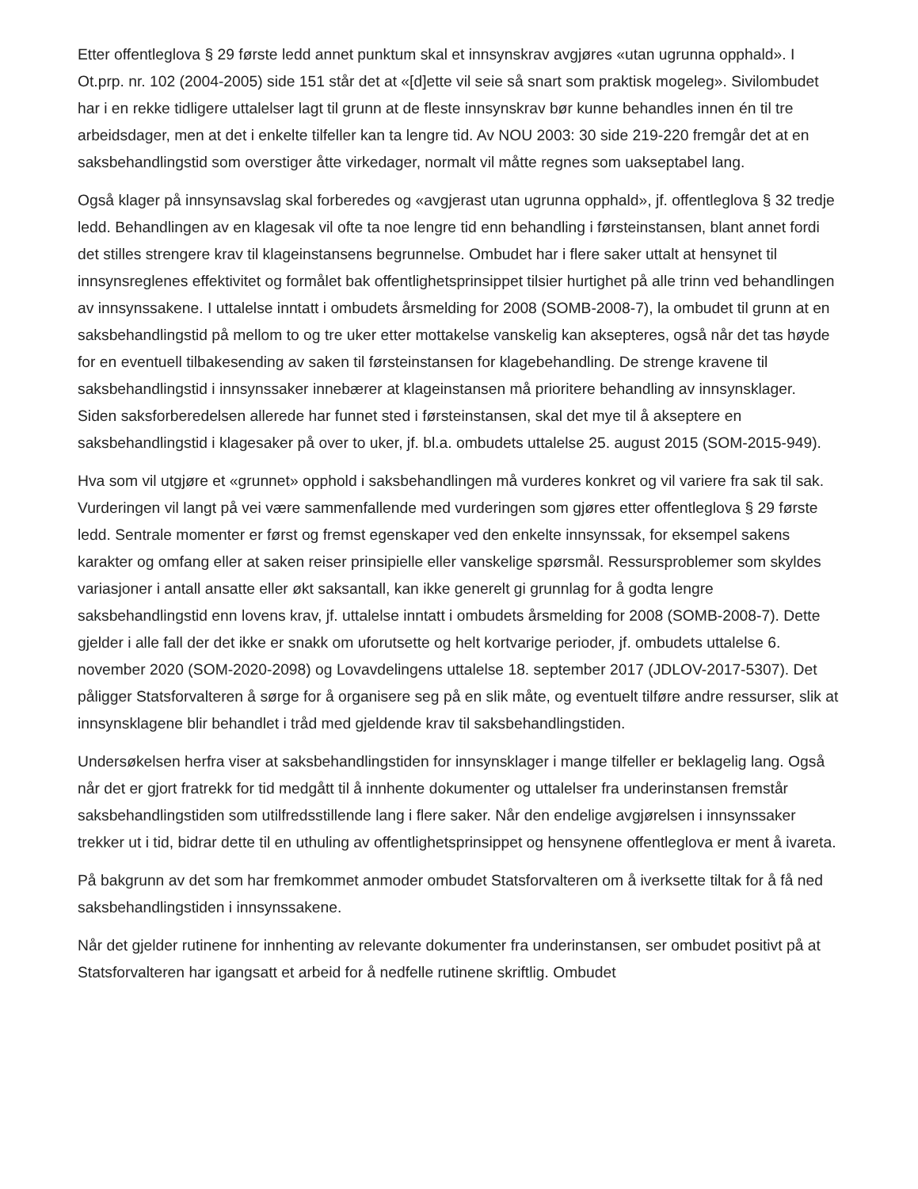Etter offentleglova § 29 første ledd annet punktum skal et innsynskrav avgjøres «utan ugrunna opphald». I Ot.prp. nr. 102 (2004-2005) side 151 står det at «[d]ette vil seie så snart som praktisk mogeleg». Sivilombudet har i en rekke tidligere uttalelser lagt til grunn at de fleste innsynskrav bør kunne behandles innen én til tre arbeidsdager, men at det i enkelte tilfeller kan ta lengre tid. Av NOU 2003: 30 side 219-220 fremgår det at en saksbehandlingstid som overstiger åtte virkedager, normalt vil måtte regnes som uakseptabel lang.
Også klager på innsynsavslag skal forberedes og «avgjerast utan ugrunna opphald», jf. offentleglova § 32 tredje ledd. Behandlingen av en klagesak vil ofte ta noe lengre tid enn behandling i førsteinstansen, blant annet fordi det stilles strengere krav til klageinstansens begrunnelse. Ombudet har i flere saker uttalt at hensynet til innsynsreglenes effektivitet og formålet bak offentlighetsprinsippet tilsier hurtighet på alle trinn ved behandlingen av innsynssakene. I uttalelse inntatt i ombudets årsmelding for 2008 (SOMB-2008-7), la ombudet til grunn at en saksbehandlingstid på mellom to og tre uker etter mottakelse vanskelig kan aksepteres, også når det tas høyde for en eventuell tilbakesending av saken til førsteinstansen for klagebehandling. De strenge kravene til saksbehandlingstid i innsynssaker innebærer at klageinstansen må prioritere behandling av innsynsklager. Siden saksforberedelsen allerede har funnet sted i førsteinstansen, skal det mye til å akseptere en saksbehandlingstid i klagesaker på over to uker, jf. bl.a. ombudets uttalelse 25. august 2015 (SOM-2015-949).
Hva som vil utgjøre et «grunnet» opphold i saksbehandlingen må vurderes konkret og vil variere fra sak til sak. Vurderingen vil langt på vei være sammenfallende med vurderingen som gjøres etter offentleglova § 29 første ledd. Sentrale momenter er først og fremst egenskaper ved den enkelte innsynssak, for eksempel sakens karakter og omfang eller at saken reiser prinsipielle eller vanskelige spørsmål. Ressursproblemer som skyldes variasjoner i antall ansatte eller økt saksantall, kan ikke generelt gi grunnlag for å godta lengre saksbehandlingstid enn lovens krav, jf. uttalelse inntatt i ombudets årsmelding for 2008 (SOMB-2008-7). Dette gjelder i alle fall der det ikke er snakk om uforutsette og helt kortvarige perioder, jf. ombudets uttalelse 6. november 2020 (SOM-2020-2098) og Lovavdelingens uttalelse 18. september 2017 (JDLOV-2017-5307). Det påligger Statsforvalteren å sørge for å organisere seg på en slik måte, og eventuelt tilføre andre ressurser, slik at innsynsklagene blir behandlet i tråd med gjeldende krav til saksbehandlingstiden.
Undersøkelsen herfra viser at saksbehandlingstiden for innsynsklager i mange tilfeller er beklagelig lang. Også når det er gjort fratrekk for tid medgått til å innhente dokumenter og uttalelser fra underinstansen fremstår saksbehandlingstiden som utilfredsstillende lang i flere saker. Når den endelige avgjørelsen i innsynssaker trekker ut i tid, bidrar dette til en uthuling av offentlighetsprinsippet og hensynene offentleglova er ment å ivareta.
På bakgrunn av det som har fremkommet anmoder ombudet Statsforvalteren om å iverksette tiltak for å få ned saksbehandlingstiden i innsynssakene.
Når det gjelder rutinene for innhenting av relevante dokumenter fra underinstansen, ser ombudet positivt på at Statsforvalteren har igangsatt et arbeid for å nedfelle rutinene skriftlig. Ombudet